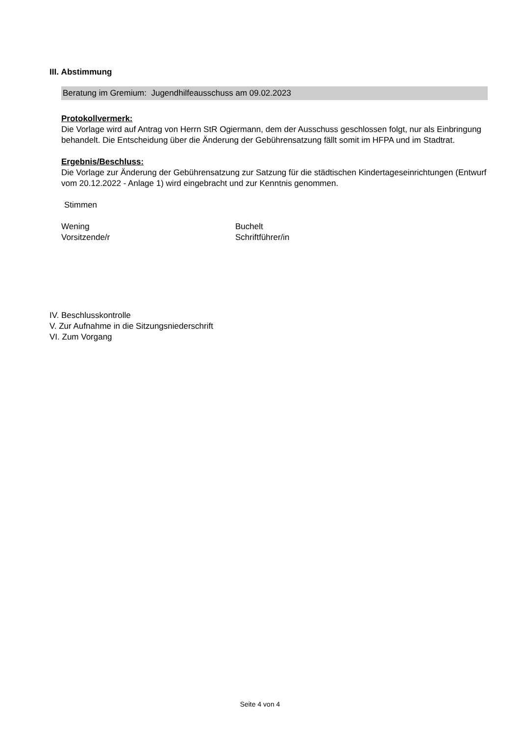III. Abstimmung
Beratung im Gremium: Jugendhilfeausschuss am 09.02.2023
Protokollvermerk:
Die Vorlage wird auf Antrag von Herrn StR Ogiermann, dem der Ausschuss geschlossen folgt, nur als Einbringung behandelt. Die Entscheidung über die Änderung der Gebührensatzung fällt somit im HFPA und im Stadtrat.
Ergebnis/Beschluss:
Die Vorlage zur Änderung der Gebührensatzung zur Satzung für die städtischen Kindertageseinrichtungen (Entwurf vom 20.12.2022 - Anlage 1) wird eingebracht und zur Kenntnis genommen.
Stimmen
Wening
Vorsitzende/r
Buchelt
Schriftführer/in
IV. Beschlusskontrolle
V. Zur Aufnahme in die Sitzungsniederschrift
VI. Zum Vorgang
Seite 4 von 4